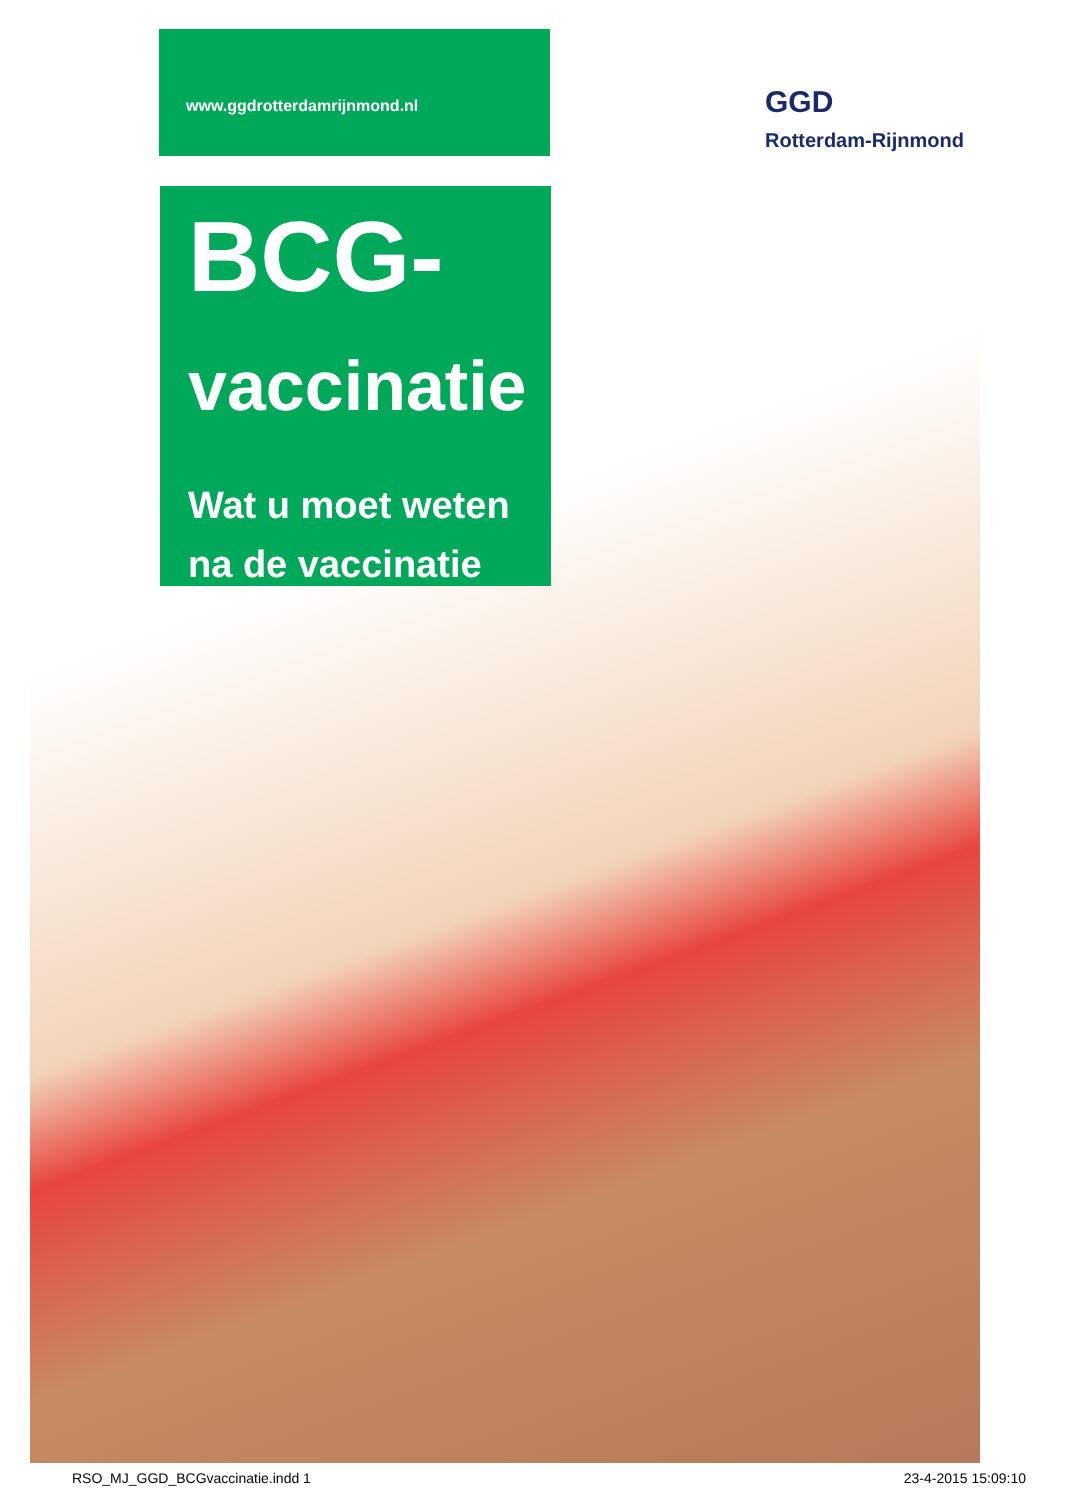www.ggdrotterdamrijnmond.nl
GGD
Rotterdam-Rijnmond
BCG-
vaccinatie
Wat u moet weten
na de vaccinatie
RSO_MJ_GGD_BCGvaccinatie.indd 1 23-4-2015 15:09:10